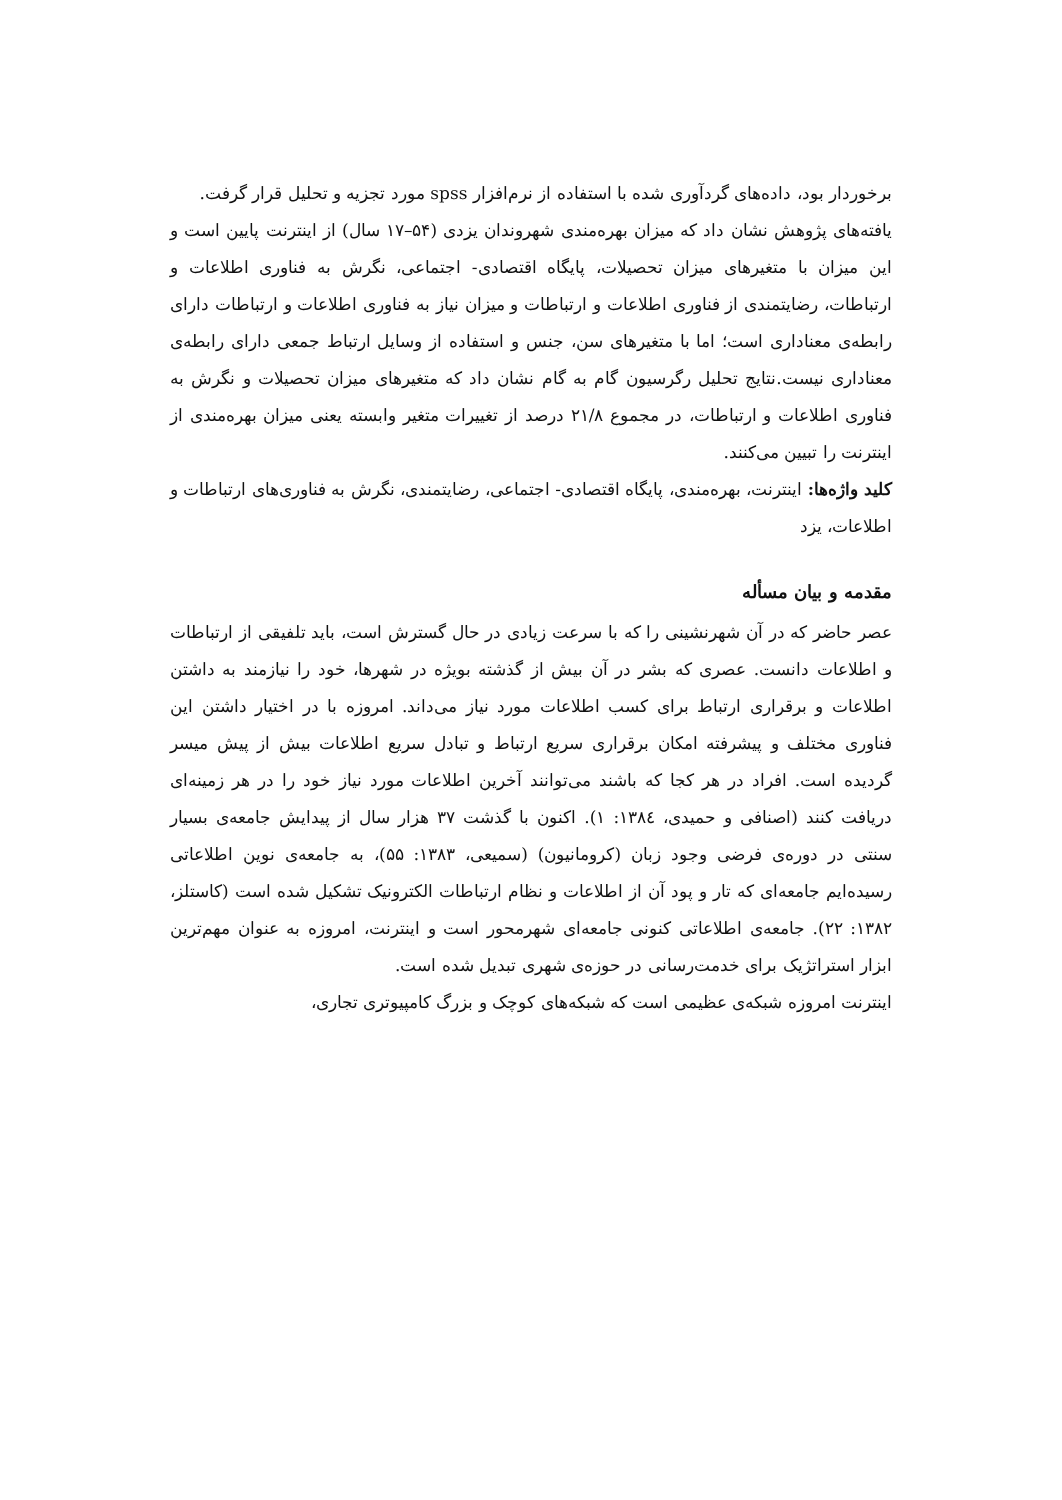برخوردار بود، داده‌های گردآوری شده با استفاده از نرم‌افزار spss مورد تجزیه و تحلیل قرار گرفت.
یافته‌های پژوهش نشان داد که میزان بهره‌مندی شهروندان یزدی (۵۴–۱۷ سال) از اینترنت پایین است و این میزان با متغیرهای میزان تحصیلات، پایگاه اقتصادی- اجتماعی، نگرش به فناوری اطلاعات و ارتباطات، رضایتمندی از فناوری اطلاعات و ارتباطات و میزان نیاز به فناوری اطلاعات و ارتباطات دارای رابطه‌ی معناداری است؛ اما با متغیرهای سن، جنس و استفاده از وسایل ارتباط جمعی دارای رابطه‌ی معناداری نیست.نتایج تحلیل رگرسیون گام به گام نشان داد که متغیرهای میزان تحصیلات و نگرش به فناوری اطلاعات و ارتباطات، در مجموع ۲۱/۸ درصد از تغییرات متغیر وابسته یعنی میزان بهره‌مندی از اینترنت را تبیین می‌کنند.
کلید واژه‌ها: اینترنت، بهره‌مندی، پایگاه اقتصادی- اجتماعی، رضایتمندی، نگرش به فناوری‌های ارتباطات و اطلاعات، یزد
مقدمه و بیان مسأله
عصر حاضر که در آن شهرنشینی را که با سرعت زیادی در حال گسترش است، باید تلفیقی از ارتباطات و اطلاعات دانست. عصری که بشر در آن بیش از گذشته بویژه در شهرها، خود را نیازمند به داشتن اطلاعات و برقراری ارتباط برای کسب اطلاعات مورد نیاز می‌داند. امروزه با در اختیار داشتن این فناوری مختلف و پیشرفته امکان برقراری سریع ارتباط و تبادل سریع اطلاعات بیش از پیش میسر گردیده است. افراد در هر کجا که باشند می‌توانند آخرین اطلاعات مورد نیاز خود را در هر زمینه‌ای دریافت کنند (اصنافی و حمیدی، ۱۳۸٤: ۱). اکنون با گذشت ۳۷ هزار سال از پیدایش جامعه‌ی بسیار سنتی در دوره‌ی فرضی وجود زبان (کرومانیون) (سمیعی، ۱۳۸۳: ۵۵)، به جامعه‌ی نوین اطلاعاتی رسیده‌ایم جامعه‌ای که تار و پود آن از اطلاعات و نظام ارتباطات الکترونیک تشکیل شده است (کاستلز، ۱۳۸۲: ۲۲). جامعه‌ی اطلاعاتی کنونی جامعه‌ای شهرمحور است و اینترنت، امروزه به عنوان مهم‌ترین ابزار استراتژیک برای خدمت‌رسانی در حوزه‌ی شهری تبدیل شده است.
اینترنت امروزه شبکه‌ی عظیمی است که شبکه‌های کوچک و بزرگ کامپیوتری تجاری،